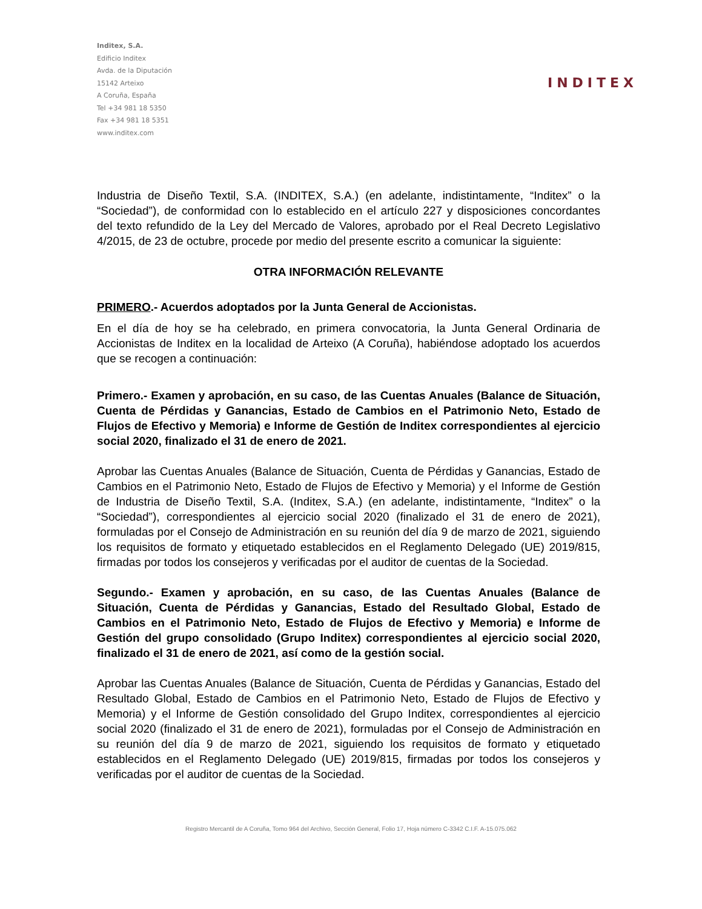Inditex, S.A.
Edificio Inditex
Avda. de la Diputación
15142 Arteixo
A Coruña, España
Tel +34 981 18 5350
Fax +34 981 18 5351
www.inditex.com
INDITEX
Industria de Diseño Textil, S.A. (INDITEX, S.A.) (en adelante, indistintamente, “Inditex” o la “Sociedad”), de conformidad con lo establecido en el artículo 227 y disposiciones concordantes del texto refundido de la Ley del Mercado de Valores, aprobado por el Real Decreto Legislativo 4/2015, de 23 de octubre, procede por medio del presente escrito a comunicar la siguiente:
OTRA INFORMACIÓN RELEVANTE
PRIMERO.- Acuerdos adoptados por la Junta General de Accionistas.
En el día de hoy se ha celebrado, en primera convocatoria, la Junta General Ordinaria de Accionistas de Inditex en la localidad de Arteixo (A Coruña), habiéndose adoptado los acuerdos que se recogen a continuación:
Primero.- Examen y aprobación, en su caso, de las Cuentas Anuales (Balance de Situación, Cuenta de Pérdidas y Ganancias, Estado de Cambios en el Patrimonio Neto, Estado de Flujos de Efectivo y Memoria) e Informe de Gestión de Inditex correspondientes al ejercicio social 2020, finalizado el 31 de enero de 2021.
Aprobar las Cuentas Anuales (Balance de Situación, Cuenta de Pérdidas y Ganancias, Estado de Cambios en el Patrimonio Neto, Estado de Flujos de Efectivo y Memoria) y el Informe de Gestión de Industria de Diseño Textil, S.A. (Inditex, S.A.) (en adelante, indistintamente, “Inditex” o la “Sociedad”), correspondientes al ejercicio social 2020 (finalizado el 31 de enero de 2021), formuladas por el Consejo de Administración en su reunión del día 9 de marzo de 2021, siguiendo los requisitos de formato y etiquetado establecidos en el Reglamento Delegado (UE) 2019/815, firmadas por todos los consejeros y verificadas por el auditor de cuentas de la Sociedad.
Segundo.- Examen y aprobación, en su caso, de las Cuentas Anuales (Balance de Situación, Cuenta de Pérdidas y Ganancias, Estado del Resultado Global, Estado de Cambios en el Patrimonio Neto, Estado de Flujos de Efectivo y Memoria) e Informe de Gestión del grupo consolidado (Grupo Inditex) correspondientes al ejercicio social 2020, finalizado el 31 de enero de 2021, así como de la gestión social.
Aprobar las Cuentas Anuales (Balance de Situación, Cuenta de Pérdidas y Ganancias, Estado del Resultado Global, Estado de Cambios en el Patrimonio Neto, Estado de Flujos de Efectivo y Memoria) y el Informe de Gestión consolidado del Grupo Inditex, correspondientes al ejercicio social 2020 (finalizado el 31 de enero de 2021), formuladas por el Consejo de Administración en su reunión del día 9 de marzo de 2021, siguiendo los requisitos de formato y etiquetado establecidos en el Reglamento Delegado (UE) 2019/815, firmadas por todos los consejeros y verificadas por el auditor de cuentas de la Sociedad.
Registro Mercantil de A Coruña, Tomo 964 del Archivo, Sección General, Folio 17, Hoja número C-3342 C.I.F. A-15.075.062